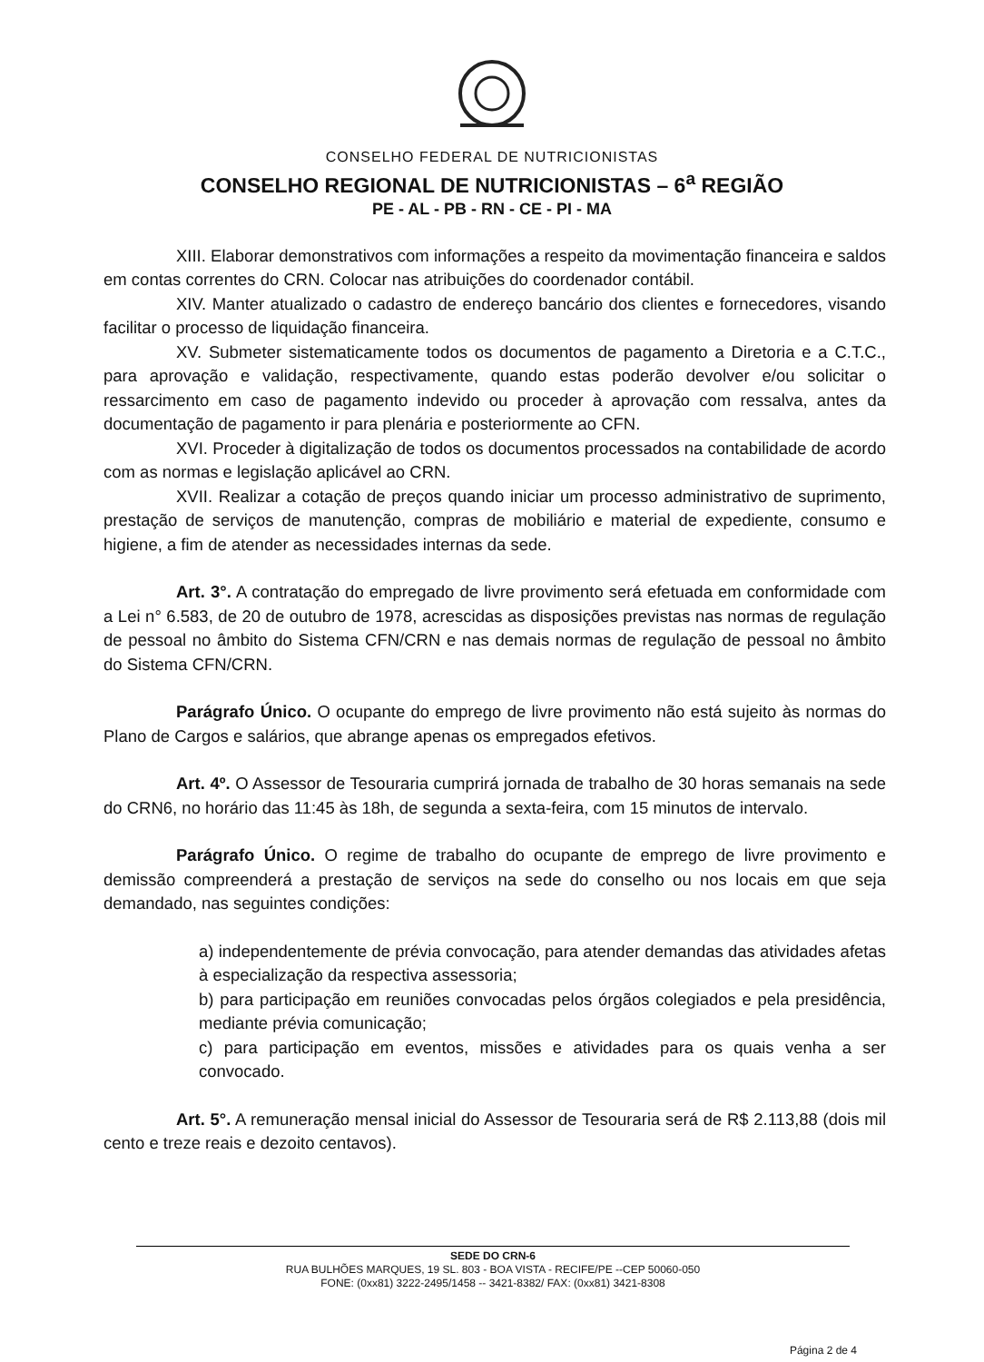CONSELHO FEDERAL DE NUTRICIONISTAS
CONSELHO REGIONAL DE NUTRICIONISTAS – 6<sup>a</sup> REGIÃO
PE - AL - PB - RN - CE - PI - MA
XIII. Elaborar demonstrativos com informações a respeito da movimentação financeira e saldos em contas correntes do CRN. Colocar nas atribuições do coordenador contábil.
XIV. Manter atualizado o cadastro de endereço bancário dos clientes e fornecedores, visando facilitar o processo de liquidação financeira.
XV. Submeter sistematicamente todos os documentos de pagamento a Diretoria e a C.T.C., para aprovação e validação, respectivamente, quando estas poderão devolver e/ou solicitar o ressarcimento em caso de pagamento indevido ou proceder à aprovação com ressalva, antes da documentação de pagamento ir para plenária e posteriormente ao CFN.
XVI. Proceder à digitalização de todos os documentos processados na contabilidade de acordo com as normas e legislação aplicável ao CRN.
XVII. Realizar a cotação de preços quando iniciar um processo administrativo de suprimento, prestação de serviços de manutenção, compras de mobiliário e material de expediente, consumo e higiene, a fim de atender as necessidades internas da sede.
Art. 3°. A contratação do empregado de livre provimento será efetuada em conformidade com a Lei n° 6.583, de 20 de outubro de 1978, acrescidas as disposições previstas nas normas de regulação de pessoal no âmbito do Sistema CFN/CRN e nas demais normas de regulação de pessoal no âmbito do Sistema CFN/CRN.
Parágrafo Único. O ocupante do emprego de livre provimento não está sujeito às normas do Plano de Cargos e salários, que abrange apenas os empregados efetivos.
Art. 4º. O Assessor de Tesouraria cumprirá jornada de trabalho de 30 horas semanais na sede do CRN6, no horário das 11:45 às 18h, de segunda a sexta-feira, com 15 minutos de intervalo.
Parágrafo Único. O regime de trabalho do ocupante de emprego de livre provimento e demissão compreenderá a prestação de serviços na sede do conselho ou nos locais em que seja demandado, nas seguintes condições:
a) independentemente de prévia convocação, para atender demandas das atividades afetas à especialização da respectiva assessoria;
b) para participação em reuniões convocadas pelos órgãos colegiados e pela presidência, mediante prévia comunicação;
c) para participação em eventos, missões e atividades para os quais venha a ser convocado.
Art. 5°. A remuneração mensal inicial do Assessor de Tesouraria será de R$ 2.113,88 (dois mil cento e treze reais e dezoito centavos).
SEDE DO CRN-6
RUA BULHÕES MARQUES, 19 SL. 803 - BOA VISTA - RECIFE/PE --CEP 50060-050
FONE: (0xx81) 3222-2495/1458 -- 3421-8382/ FAX: (0xx81) 3421-8308
Página 2 de 4